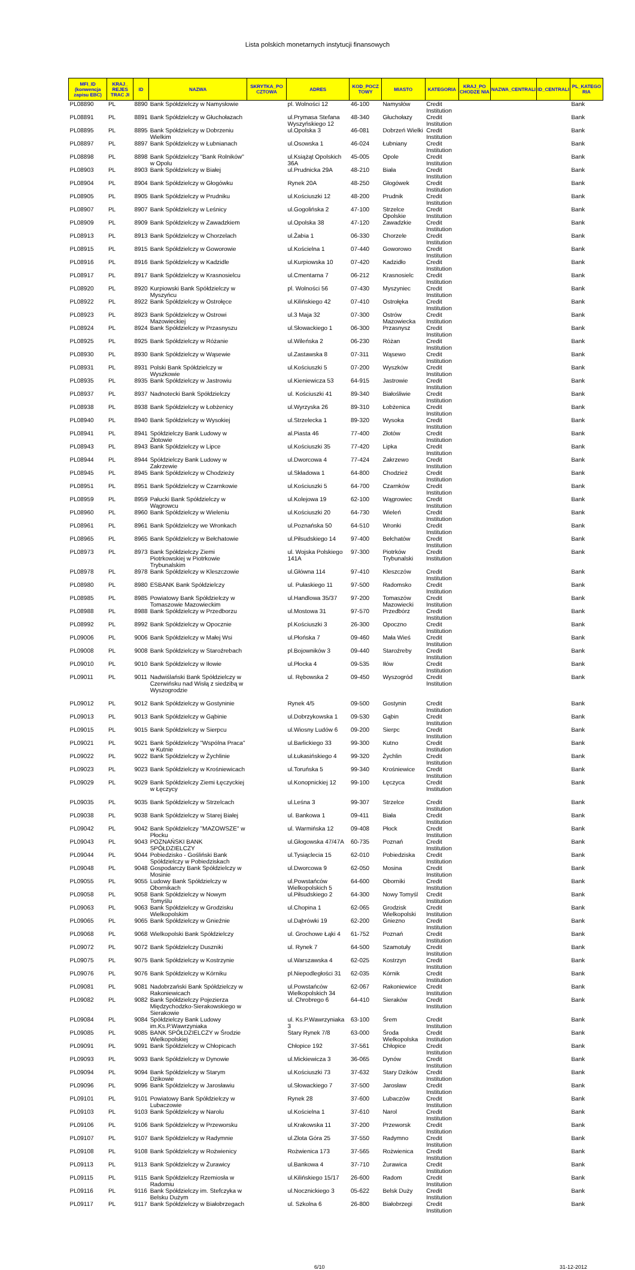Lista polskich monetarnych instytucji finansowych
| MFI_ID (konwencja zapisu EBC) | KRAJ_ REJES TRAC JI | ID | NAZWA | SKRYTKA_PO CZTOWA | ADRES | KOD_POCZ TOWY | MIASTO | KATEGORIA | KRAJ_PO CHODZE NIA | NAZWA_CENTRALI | ID_CENTRALI | PL_KATEGO RIA |
| --- | --- | --- | --- | --- | --- | --- | --- | --- | --- | --- | --- | --- |
| PL08890 | PL | 8890 | Bank Spółdzielczy w Namysłowie | | pl. Wolności 12 | 46-100 | Namysłów | Credit Institution | | | | Bank |
| PL08891 | PL | 8891 | Bank Spółdzielczy w Głuchołazach | | ul.Prymasa Stefana Wyszyńskiego 12 | 48-340 | Głuchołazy | Credit Institution | | | | Bank |
| PL08895 | PL | 8895 | Bank Spółdzielczy w Dobrzeniu Wielkim | | ul.Opolska 3 | 46-081 | Dobrzeń Wielki | Credit Institution | | | | Bank |
| PL08897 | PL | 8897 | Bank Spółdzielczy w Łubnianach | | ul.Osowska 1 | 46-024 | Łubniany | Credit Institution | | | | Bank |
| PL08898 | PL | 8898 | Bank Spółdzielczy "Bank Rolników" w Opolu | | ul.Książąt Opolskich 36A | 45-005 | Opole | Credit Institution | | | | Bank |
| PL08903 | PL | 8903 | Bank Spółdzielczy w Białej | | ul.Prudnicka 29A | 48-210 | Biała | Credit Institution | | | | Bank |
| PL08904 | PL | 8904 | Bank Spółdzielczy w Głogówku | | Rynek 20A | 48-250 | Głogówek | Credit Institution | | | | Bank |
| PL08905 | PL | 8905 | Bank Spółdzielczy w Prudniku | | ul.Kościuszki 12 | 48-200 | Prudnik | Credit Institution | | | | Bank |
| PL08907 | PL | 8907 | Bank Spółdzielczy w Leśnicy | | ul.Gogolińska 2 | 47-100 | Strzelce Opolskie | Credit Institution | | | | Bank |
| PL08909 | PL | 8909 | Bank Spółdzielczy w Zawadzkiem | | ul.Opolska 38 | 47-120 | Zawadzkie | Credit Institution | | | | Bank |
| PL08913 | PL | 8913 | Bank Spółdzielczy w Chorzelach | | ul.Żabia 1 | 06-330 | Chorzele | Credit Institution | | | | Bank |
| PL08915 | PL | 8915 | Bank Spółdzielczy w Goworowie | | ul.Kościelna 1 | 07-440 | Goworowo | Credit Institution | | | | Bank |
| PL08916 | PL | 8916 | Bank Spółdzielczy w Kadzidle | | ul.Kurpiowska 10 | 07-420 | Kadzidło | Credit Institution | | | | Bank |
| PL08917 | PL | 8917 | Bank Spółdzielczy w Krasnosielcu | | ul.Cmentarna 7 | 06-212 | Krasnosielc | Credit Institution | | | | Bank |
| PL08920 | PL | 8920 | Kurpiowski Bank Spółdzielczy w Myszyńcu | | pl. Wolności 56 | 07-430 | Myszyniec | Credit Institution | | | | Bank |
| PL08922 | PL | 8922 | Bank Spółdzielczy w Ostrołęce | | ul.Kilińskiego 42 | 07-410 | Ostrołęka | Credit Institution | | | | Bank |
| PL08923 | PL | 8923 | Bank Spółdzielczy w Ostrowi Mazowieckiej | | ul.3 Maja 32 | 07-300 | Ostrów Mazowiecka | Credit Institution | | | | Bank |
| PL08924 | PL | 8924 | Bank Spółdzielczy w Przasnyszu | | ul.Słowackiego 1 | 06-300 | Przasnysz | Credit Institution | | | | Bank |
| PL08925 | PL | 8925 | Bank Spółdzielczy w Różanie | | ul.Wileńska 2 | 06-230 | Różan | Credit Institution | | | | Bank |
| PL08930 | PL | 8930 | Bank Spółdzielczy w Wąsewie | | ul.Zastawska 8 | 07-311 | Wąsewo | Credit Institution | | | | Bank |
| PL08931 | PL | 8931 | Polski Bank Spółdzielczy w Wyszkowie | | ul.Kościuszki 5 | 07-200 | Wyszków | Credit Institution | | | | Bank |
| PL08935 | PL | 8935 | Bank Spółdzielczy w Jastrowiu | | ul.Kieniewicza 53 | 64-915 | Jastrowie | Credit Institution | | | | Bank |
| PL08937 | PL | 8937 | Nadnotecki Bank Spółdzielczy | | ul. Kościuszki 41 | 89-340 | Białośliwie | Credit Institution | | | | Bank |
| PL08938 | PL | 8938 | Bank Spółdzielczy w Łobżenicy | | ul.Wyrzyska 26 | 89-310 | Łobżenica | Credit Institution | | | | Bank |
| PL08940 | PL | 8940 | Bank Spółdzielczy w Wysokiej | | ul.Strzelecka 1 | 89-320 | Wysoka | Credit Institution | | | | Bank |
| PL08941 | PL | 8941 | Spółdzielczy Bank Ludowy w Złotowie | | al.Piasta 46 | 77-400 | Złotów | Credit Institution | | | | Bank |
| PL08943 | PL | 8943 | Bank Spółdzielczy w Lipce | | ul.Kościuszki 35 | 77-420 | Lipka | Credit Institution | | | | Bank |
| PL08944 | PL | 8944 | Spółdzielczy Bank Ludowy w Zakrzewie | | ul.Dworcowa 4 | 77-424 | Zakrzewo | Credit Institution | | | | Bank |
| PL08945 | PL | 8945 | Bank Spółdzielczy w Chodzieży | | ul.Składowa 1 | 64-800 | Chodzież | Credit Institution | | | | Bank |
| PL08951 | PL | 8951 | Bank Spółdzielczy w Czarnkowie | | ul.Kościuszki 5 | 64-700 | Czarnków | Credit Institution | | | | Bank |
| PL08959 | PL | 8959 | Pałucki Bank Spółdzielczy w Wągrowcu | | ul.Kolejowa 19 | 62-100 | Wągrowiec | Credit Institution | | | | Bank |
| PL08960 | PL | 8960 | Bank Spółdzielczy w Wieleniu | | ul.Kościuszki 20 | 64-730 | Wieleń | Credit Institution | | | | Bank |
| PL08961 | PL | 8961 | Bank Spółdzielczy we Wronkach | | ul.Poznańska 50 | 64-510 | Wronki | Credit Institution | | | | Bank |
| PL08965 | PL | 8965 | Bank Spółdzielczy w Bełchatowie | | ul.Piłsudskiego 14 | 97-400 | Bełchatów | Credit Institution | | | | Bank |
| PL08973 | PL | 8973 | Bank Spółdzielczy Ziemi Piotrkowskiej w Piotrkowie Trybunalskim | | ul. Wojska Polskiego 141A | 97-300 | Piotrków Trybunalski | Credit Institution | | | | Bank |
| PL08978 | PL | 8978 | Bank Spółdzielczy w Kleszczowie | | ul.Główna 114 | 97-410 | Kleszczów | Credit Institution | | | | Bank |
| PL08980 | PL | 8980 | ESBANK Bank Spółdzielczy | | ul. Pułaskiego 11 | 97-500 | Radomsko | Credit Institution | | | | Bank |
| PL08985 | PL | 8985 | Powiatowy Bank Spółdzielczy w Tomaszowie Mazowieckim | | ul.Handlowa 35/37 | 97-200 | Tomaszów Mazowiecki | Credit Institution | | | | Bank |
| PL08988 | PL | 8988 | Bank Spółdzielczy w Przedborzu | | ul.Mostowa 31 | 97-570 | Przedbórz | Credit Institution | | | | Bank |
| PL08992 | PL | 8992 | Bank Spółdzielczy w Opocznie | | pl.Kościuszki 3 | 26-300 | Opoczno | Credit Institution | | | | Bank |
| PL09006 | PL | 9006 | Bank Spółdzielczy w Małej Wsi | | ul.Płońska 7 | 09-460 | Mała Wieś | Credit Institution | | | | Bank |
| PL09008 | PL | 9008 | Bank Spółdzielczy w Staroźrebach | | pl.Bojowników 3 | 09-440 | Staroźreby | Credit Institution | | | | Bank |
| PL09010 | PL | 9010 | Bank Spółdzielczy w Iłowie | | ul.Płocka 4 | 09-535 | Iłów | Credit Institution | | | | Bank |
| PL09011 | PL | 9011 | Nadwiślański Bank Spółdzielczy w Czerwińsku nad Wisłą z siedzibą w Wyszogrodzie | | ul. Rębowska 2 | 09-450 | Wyszogród | Credit Institution | | | | Bank |
| PL09012 | PL | 9012 | Bank Spółdzielczy w Gostyninie | | Rynek 4/5 | 09-500 | Gostynin | Credit Institution | | | | Bank |
| PL09013 | PL | 9013 | Bank Spółdzielczy w Gąbinie | | ul.Dobrzykowska 1 | 09-530 | Gąbin | Credit Institution | | | | Bank |
| PL09015 | PL | 9015 | Bank Spółdzielczy w Sierpcu | | ul.Wiosny Ludów 6 | 09-200 | Sierpc | Credit Institution | | | | Bank |
| PL09021 | PL | 9021 | Bank Spółdzielczy "Wspólna Praca" w Kutnie | | ul.Barlickiego 33 | 99-300 | Kutno | Credit Institution | | | | Bank |
| PL09022 | PL | 9022 | Bank Spółdzielczy w Żychlinie | | ul.Łukasińskiego 4 | 99-320 | Żychlin | Credit Institution | | | | Bank |
| PL09023 | PL | 9023 | Bank Spółdzielczy w Krośniewicach | | ul.Toruńska 5 | 99-340 | Krośniewice | Credit Institution | | | | Bank |
| PL09029 | PL | 9029 | Bank Spółdzielczy Ziemi Łęczyckiej w Łęczycy | | ul.Konopnickiej 12 | 99-100 | Łęczyca | Credit Institution | | | | Bank |
| PL09035 | PL | 9035 | Bank Spółdzielczy w Strzelcach | | ul.Leśna 3 | 99-307 | Strzelce | Credit Institution | | | | Bank |
| PL09038 | PL | 9038 | Bank Spółdzielczy w Starej Białej | | ul. Bankowa 1 | 09-411 | Biała | Credit Institution | | | | Bank |
| PL09042 | PL | 9042 | Bank Spółdzielczy "MAZOWSZE" w Płocku | | ul. Warmińska 12 | 09-408 | Płock | Credit Institution | | | | Bank |
| PL09043 | PL | 9043 | POZNAŃSKI BANK SPÓŁDZIELCZY | | ul.Głogowska 47/47A | 60-735 | Poznań | Credit Institution | | | | Bank |
| PL09044 | PL | 9044 | Pobiedzisko - Gośliński Bank Spółdzielczy w Pobiedziskach | | ul.Tysiąclecia 15 | 62-010 | Pobiedziska | Credit Institution | | | | Bank |
| PL09048 | PL | 9048 | Gospodarczy Bank Spółdzielczy w Mosinie | | ul.Dworcowa 9 | 62-050 | Mosina | Credit Institution | | | | Bank |
| PL09055 | PL | 9055 | Ludowy Bank Spółdzielczy w Obornikach | | ul.Powstańców Wielkopolskich 5 | 64-600 | Oborniki | Credit Institution | | | | Bank |
| PL09058 | PL | 9058 | Bank Spółdzielczy w Nowym Tomyślu | | ul.Piłsudskiego 2 | 64-300 | Nowy Tomyśl | Credit Institution | | | | Bank |
| PL09063 | PL | 9063 | Bank Spółdzielczy w Grodzisku Wielkopolskim | | ul.Chopina 1 | 62-065 | Grodzisk Wielkopolski | Credit Institution | | | | Bank |
| PL09065 | PL | 9065 | Bank Spółdzielczy w Gnieźnie | | ul.Dąbrówki 19 | 62-200 | Gniezno | Credit Institution | | | | Bank |
| PL09068 | PL | 9068 | Wielkopolski Bank Spółdzielczy | | ul. Grochowe Łąki 4 | 61-752 | Poznań | Credit Institution | | | | Bank |
| PL09072 | PL | 9072 | Bank Spółdzielczy Duszniki | | ul. Rynek 7 | 64-500 | Szamotuły | Credit Institution | | | | Bank |
| PL09075 | PL | 9075 | Bank Spółdzielczy w Kostrzynie | | ul.Warszawska 4 | 62-025 | Kostrzyn | Credit Institution | | | | Bank |
| PL09076 | PL | 9076 | Bank Spółdzielczy w Kórniku | | pl.Niepodległości 31 | 62-035 | Kórnik | Credit Institution | | | | Bank |
| PL09081 | PL | 9081 | Nadobrzański Bank Spółdzielczy w Rakoniewicach | | ul.Powstańców Wielkopolskich 34 | 62-067 | Rakoniewice | Credit Institution | | | | Bank |
| PL09082 | PL | 9082 | Bank Spółdzielczy Pojezierza Międzychodzko-Sierakowskiego w Sierakowie | | ul. Chrobrego 6 | 64-410 | Sieraków | Credit Institution | | | | Bank |
| PL09084 | PL | 9084 | Spółdzielczy Bank Ludowy im.Ks.P.Wawrzyniaka | | ul. Ks.P.Wawrzyniaka 3 | 63-100 | Śrem | Credit Institution | | | | Bank |
| PL09085 | PL | 9085 | BANK SPÓŁDZIELCZY w Środzie Wielkopolskiej | | Stary Rynek 7/8 | 63-000 | Środa Wielkopolska | Credit Institution | | | | Bank |
| PL09091 | PL | 9091 | Bank Spółdzielczy w Chłopicach | | Chłopice 192 | 37-561 | Chłopice | Credit Institution | | | | Bank |
| PL09093 | PL | 9093 | Bank Spółdzielczy w Dynowie | | ul.Mickiewicza 3 | 36-065 | Dynów | Credit Institution | | | | Bank |
| PL09094 | PL | 9094 | Bank Spółdzielczy w Starym Dzikowie | | ul.Kościuszki 73 | 37-632 | Stary Dzików | Credit Institution | | | | Bank |
| PL09096 | PL | 9096 | Bank Spółdzielczy w Jarosławiu | | ul.Słowackiego 7 | 37-500 | Jarosław | Credit Institution | | | | Bank |
| PL09101 | PL | 9101 | Powiatowy Bank Spółdzielczy w Lubaczowie | | Rynek 28 | 37-600 | Lubaczów | Credit Institution | | | | Bank |
| PL09103 | PL | 9103 | Bank Spółdzielczy w Narolu | | ul.Kościelna 1 | 37-610 | Narol | Credit Institution | | | | Bank |
| PL09106 | PL | 9106 | Bank Spółdzielczy w Przeworsku | | ul.Krakowska 11 | 37-200 | Przeworsk | Credit Institution | | | | Bank |
| PL09107 | PL | 9107 | Bank Spółdzielczy w Radymnie | | ul.Złota Góra 25 | 37-550 | Radymno | Credit Institution | | | | Bank |
| PL09108 | PL | 9108 | Bank Spółdzielczy w Rożwienicy | | Rożwienica 173 | 37-565 | Rożwienica | Credit Institution | | | | Bank |
| PL09113 | PL | 9113 | Bank Spółdzielczy w Żurawicy | | ul.Bankowa 4 | 37-710 | Żurawica | Credit Institution | | | | Bank |
| PL09115 | PL | 9115 | Bank Spółdzielczy Rzemiosła w Radomiu | | ul.Kilińskiego 15/17 | 26-600 | Radom | Credit Institution | | | | Bank |
| PL09116 | PL | 9116 | Bank Spółdzielczy im. Stefczyka w Belsku Dużym | | ul.Nocznickiego 3 | 05-622 | Belsk Duży | Credit Institution | | | | Bank |
| PL09117 | PL | 9117 | Bank Spółdzielczy w Białobrzegach | | ul. Szkolna 6 | 26-800 | Białobrzegi | Credit Institution | | | | Bank |
6/10 31-12-2012